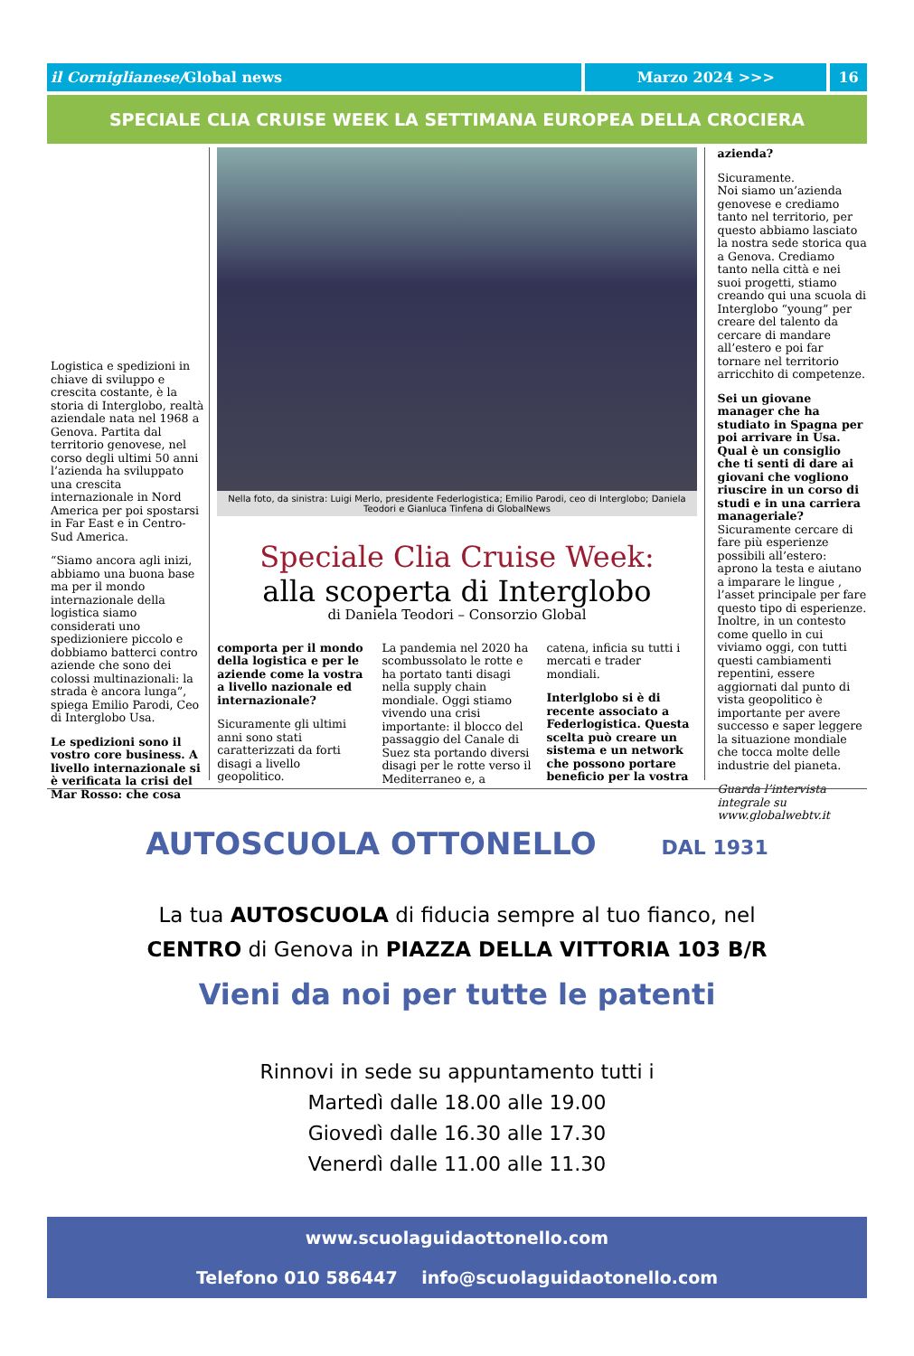il Corniglianese/Global news Marzo 2024 >>> 16
SPECIALE CLIA CRUISE WEEK LA SETTIMANA EUROPEA DELLA CROCIERA
Logistica e spedizioni in chiave di sviluppo e crescita costante, è la storia di Interglobo, realtà aziendale nata nel 1968 a Genova. Partita dal territorio genovese, nel corso degli ultimi 50 anni l’azienda ha sviluppato una crescita internazionale in Nord America per poi spostarsi in Far East e in Centro-Sud America.
“Siamo ancora agli inizi, abbiamo una buona base ma per il mondo internazionale della logistica siamo considerati uno spedizioniere piccolo e dobbiamo batterci contro aziende che sono dei colossi multinazionali: la strada è ancora lunga”, spiega Emilio Parodi, Ceo di Interglobo Usa.
Le spedizioni sono il vostro core business. A livello internazionale si è verificata la crisi del Mar Rosso: che cosa
Nella foto, da sinistra: Luigi Merlo, presidente Federlogistica; Emilio Parodi, ceo di Interglobo; Daniela Teodori e Gianluca Tinfena di GlobalNews
Speciale Clia Cruise Week:
alla scoperta di Interglobo
di Daniela Teodori – Consorzio Global
comporta per il mondo della logistica e per le aziende come la vostra a livello nazionale ed internazionale?
Sicuramente gli ultimi anni sono stati caratterizzati da forti disagi a livello geopolitico.
La pandemia nel 2020 ha scombussolato le rotte e ha portato tanti disagi nella supply chain mondiale. Oggi stiamo vivendo una crisi importante: il blocco del passaggio del Canale di Suez sta portando diversi disagi per le rotte verso il Mediterraneo e, a
catena, inficia su tutti i mercati e trader mondiali.
Interlglobo si è di recente associato a Federlogistica. Questa scelta può creare un sistema e un network che possono portare beneficio per la vostra
azienda?
Sicuramente.
Noi siamo un’azienda genovese e crediamo tanto nel territorio, per questo abbiamo lasciato la nostra sede storica qua a Genova. Crediamo tanto nella città e nei suoi progetti, stiamo creando qui una scuola di Interglobo “young” per creare del talento da cercare di mandare all’estero e poi far tornare nel territorio arricchito di competenze.
Sei un giovane manager che ha studiato in Spagna per poi arrivare in Usa.
Qual è un consiglio che ti senti di dare ai giovani che vogliono riuscire in un corso di studi e in una carriera manageriale?
Sicuramente cercare di fare più esperienze possibili all’estero: aprono la testa e aiutano a imparare le lingue , l’asset principale per fare questo tipo di esperienze.
Inoltre, in un contesto come quello in cui viviamo oggi, con tutti questi cambiamenti repentini, essere aggiornati dal punto di vista geopolitico è importante per avere successo e saper leggere la situazione mondiale che tocca molte delle industrie del pianeta.
Guarda l’intervista integrale su www.globalwebtv.it
AUTOSCUOLA OTTONELLO DAL 1931
La tua AUTOSCUOLA di fiducia sempre al tuo fianco, nel
CENTRO di Genova in PIAZZA DELLA VITTORIA 103 B/R
Vieni da noi per tutte le patenti
Rinnovi in sede su appuntamento tutti i
Martedì dalle 18.00 alle 19.00
Giovedì dalle 16.30 alle 17.30
Venerdì dalle 11.00 alle 11.30
www.scuolaguidaottonello.com
Telefono 010 586447 info@scuolaguidaotonello.com